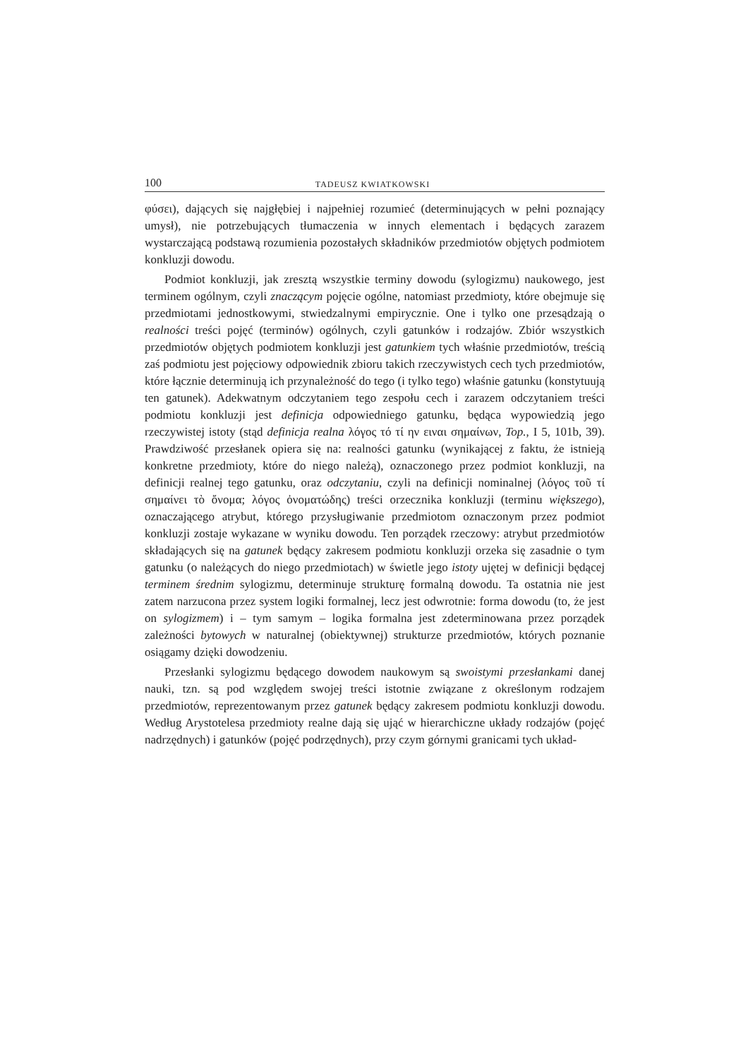100 TADEUSZ KWIATKOWSKI
φύσει), dających się najgłębiej i najpełniej rozumieć (determinujących w pełni poznający umysł), nie potrzebujących tłumaczenia w innych elementach i będących zarazem wystarczającą podstawą rozumienia pozostałych składników przedmiotów objętych podmiotem konkluzji dowodu.
Podmiot konkluzji, jak zresztą wszystkie terminy dowodu (sylogizmu) naukowego, jest terminem ogólnym, czyli znaczącym pojęcie ogólne, natomiast przedmioty, które obejmuje się przedmiotami jednostkowymi, stwiedzalnymi empirycznie. One i tylko one przesądzają o realności treści pojęć (terminów) ogólnych, czyli gatunków i rodzajów. Zbiór wszystkich przedmiotów objętych podmiotem konkluzji jest gatunkiem tych właśnie przedmiotów, treścią zaś podmiotu jest pojęciowy odpowiednik zbioru takich rzeczywistych cech tych przedmiotów, które łącznie determinują ich przynależność do tego (i tylko tego) właśnie gatunku (konstytuują ten gatunek). Adekwatnym odczytaniem tego zespołu cech i zarazem odczytaniem treści podmiotu konkluzji jest definicja odpowiedniego gatunku, będąca wypowiedzią jego rzeczywistej istoty (stąd definicja realna λόγος τό τί ην ειναι σημαίνων, Top., I 5, 101b, 39). Prawdziwość przesłanek opiera się na: realności gatunku (wynikającej z faktu, że istnieją konkretne przedmioty, które do niego należą), oznaczonego przez podmiot konkluzji, na definicji realnej tego gatunku, oraz odczytaniu, czyli na definicji nominalnej (λόγος τοῦ τί σημαίνει τὸ ὄνομα; λόγος ὀνοματώδης) treści orzecznika konkluzji (terminu większego), oznaczającego atrybut, którego przysługiwanie przedmiotom oznaczonym przez podmiot konkluzji zostaje wykazane w wyniku dowodu. Ten porządek rzeczowy: atrybut przedmiotów składających się na gatunek będący zakresem podmiotu konkluzji orzeka się zasadnie o tym gatunku (o należących do niego przedmiotach) w świetle jego istoty ujętej w definicji będącej terminem średnim sylogizmu, determinuje strukturę formalną dowodu. Ta ostatnia nie jest zatem narzucona przez system logiki formalnej, lecz jest odwrotnie: forma dowodu (to, że jest on sylogizmem) i – tym samym – logika formalna jest zdeterminowana przez porządek zależności bytowych w naturalnej (obiektywnej) strukturze przedmiotów, których poznanie osiągamy dzięki dowodzeniu.
Przesłanki sylogizmu będącego dowodem naukowym są swoistymi przesłankami danej nauki, tzn. są pod względem swojej treści istotnie związane z określonym rodzajem przedmiotów, reprezentowanym przez gatunek będący zakresem podmiotu konkluzji dowodu. Według Arystotelesa przedmioty realne dają się ująć w hierarchiczne układy rodzajów (pojęć nadrzędnych) i gatunków (pojęć podrzędnych), przy czym górnymi granicami tych układ-